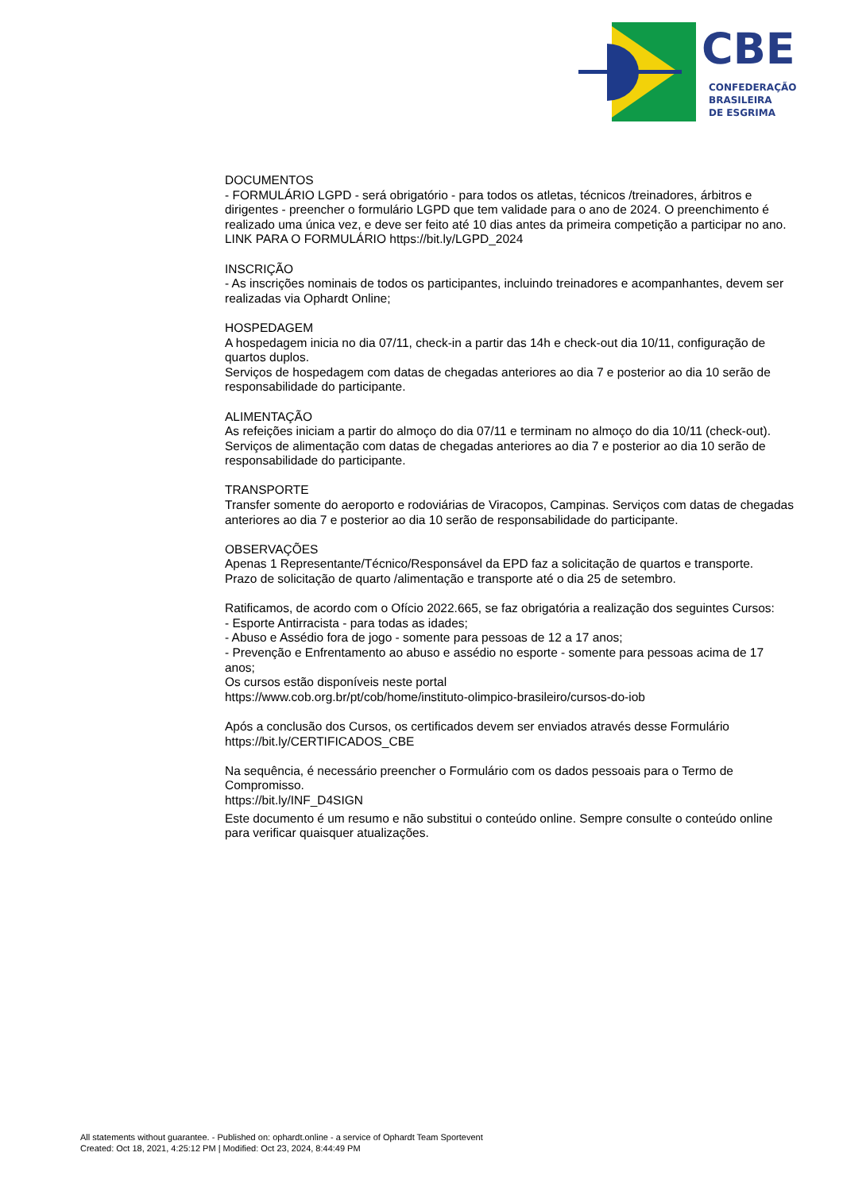CBE
CONFEDERAÇÃO
BRASILEIRA
DE ESGRIMA
DOCUMENTOS
- FORMULÁRIO LGPD - será obrigatório - para todos os atletas, técnicos /treinadores, árbitros e dirigentes - preencher o formulário LGPD que tem validade para o ano de 2024. O preenchimento é realizado uma única vez, e deve ser feito até 10 dias antes da primeira competição a participar no ano. LINK PARA O FORMULÁRIO https://bit.ly/LGPD_2024
INSCRIÇÃO
- As inscrições nominais de todos os participantes, incluindo treinadores e acompanhantes, devem ser realizadas via Ophardt Online;
HOSPEDAGEM
A hospedagem inicia no dia 07/11, check-in a partir das 14h e check-out dia 10/11, configuração de quartos duplos.
Serviços de hospedagem com datas de chegadas anteriores ao dia 7 e posterior ao dia 10 serão de responsabilidade do participante.
ALIMENTAÇÃO
As refeições iniciam a partir do almoço do dia 07/11 e terminam no almoço do dia 10/11 (check-out).
Serviços de alimentação com datas de chegadas anteriores ao dia 7 e posterior ao dia 10 serão de responsabilidade do participante.
TRANSPORTE
Transfer somente do aeroporto e rodoviárias de Viracopos, Campinas. Serviços com datas de chegadas anteriores ao dia 7 e posterior ao dia 10 serão de responsabilidade do participante.
OBSERVAÇÕES
Apenas 1 Representante/Técnico/Responsável da EPD faz a solicitação de quartos e transporte.
Prazo de solicitação de quarto /alimentação e transporte até o dia 25 de setembro.
Ratificamos, de acordo com o Ofício 2022.665, se faz obrigatória a realização dos seguintes Cursos:
- Esporte Antirracista - para todas as idades;
- Abuso e Assédio fora de jogo - somente para pessoas de 12 a 17 anos;
- Prevenção e Enfrentamento ao abuso e assédio no esporte - somente para pessoas acima de 17 anos;
Os cursos estão disponíveis neste portal
https://www.cob.org.br/pt/cob/home/instituto-olimpico-brasileiro/cursos-do-iob
Após a conclusão dos Cursos, os certificados devem ser enviados através desse Formulário
https://bit.ly/CERTIFICADOS_CBE
Na sequência, é necessário preencher o Formulário com os dados pessoais para o Termo de Compromisso.
https://bit.ly/INF_D4SIGN
Este documento é um resumo e não substitui o conteúdo online. Sempre consulte o conteúdo online para verificar quaisquer atualizações.
All statements without guarantee. - Published on: ophardt.online - a service of Ophardt Team Sportevent
Created: Oct 18, 2021, 4:25:12 PM | Modified: Oct 23, 2024, 8:44:49 PM